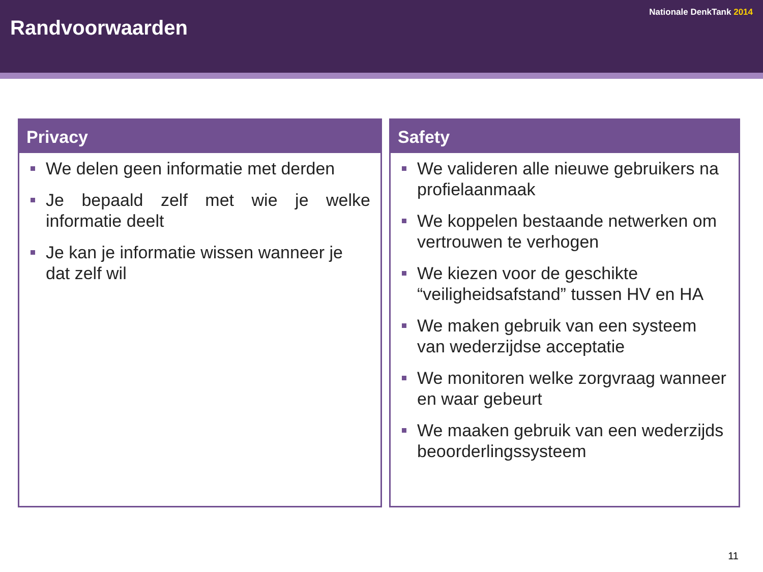Nationale DenkTank 2014
Randvoorwaarden
Privacy
We delen geen informatie met derden
Je bepaald zelf met wie je welke informatie deelt
Je kan je informatie wissen wanneer je dat zelf wil
Safety
We valideren alle nieuwe gebruikers na profielaanmaak
We koppelen bestaande netwerken om vertrouwen te verhogen
We kiezen voor de geschikte “veiligheidsafstand” tussen HV en HA
We maken gebruik van een systeem van wederzijdse acceptatie
We monitoren welke zorgvraag wanneer en waar gebeurt
We maaken gebruik van een wederzijds beoorderlingssysteem
11